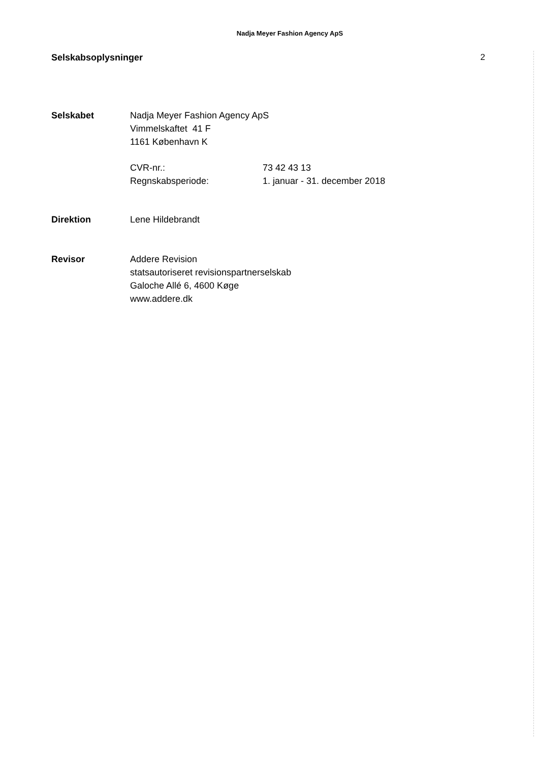Nadja Meyer Fashion Agency ApS
Selskabsoplysninger 2
Selskabet Nadja Meyer Fashion Agency ApS
Vimmelskaftet 41 F
1161 København K
CVR-nr.:
Regnskabsperiode:
73 42 43 13
1. januar - 31. december 2018
Direktion Lene Hildebrandt
Revisor Addere Revision
statsautoriseret revisionspartnerselskab
Galoche Allé 6, 4600 Køge
www.addere.dk